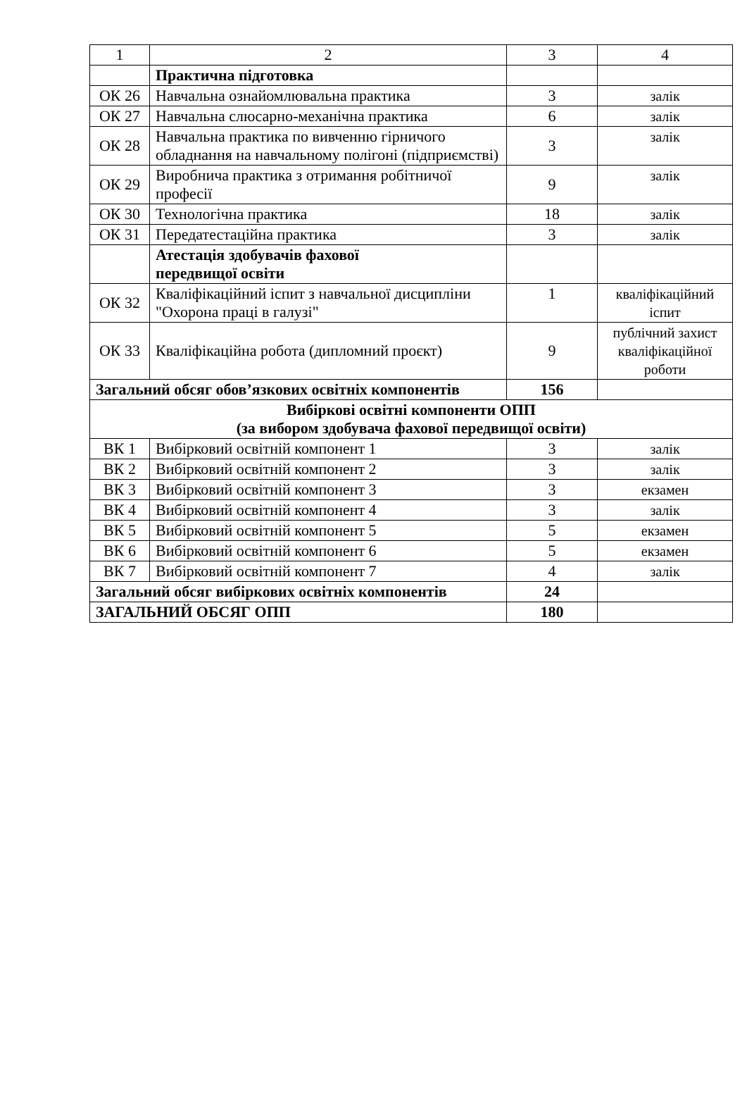| 1 | 2 | 3 | 4 |
| | Практична підготовка | | |
| ОК 26 | Навчальна ознайомлювальна практика | 3 | залік |
| ОК 27 | Навчальна слюсарно-механічна практика | 6 | залік |
| ОК 28 | Навчальна практика по вивченню гірничого обладнання на навчальному полігоні (підприємстві) | 3 | залік |
| ОК 29 | Виробнича практика з отримання робітничої професії | 9 | залік |
| ОК 30 | Технологічна практика | 18 | залік |
| ОК 31 | Передатестаційна практика | 3 | залік |
| | Атестація здобувачів фахової передвищої освіти | | |
| ОК 32 | Кваліфікаційний іспит з навчальної дисципліни "Охорона праці в галузі" | 1 | кваліфікаційний іспит |
| ОК 33 | Кваліфікаційна робота (дипломний проєкт) | 9 | публічний захист кваліфікаційної роботи |
| Загальний обсяг обов’язкових освітніх компонентів | | 156 | |
| Вибіркові освітні компоненти ОПП (за вибором здобувача фахової передвищої освіти) | | | |
| ВК 1 | Вибірковий освітній компонент 1 | 3 | залік |
| ВК 2 | Вибірковий освітній компонент 2 | 3 | залік |
| ВК 3 | Вибірковий освітній компонент 3 | 3 | екзамен |
| ВК 4 | Вибірковий освітній компонент 4 | 3 | залік |
| ВК 5 | Вибірковий освітній компонент 5 | 5 | екзамен |
| ВК 6 | Вибірковий освітній компонент 6 | 5 | екзамен |
| ВК 7 | Вибірковий освітній компонент 7 | 4 | залік |
| Загальний обсяг вибіркових освітніх компонентів | | 24 | |
| ЗАГАЛЬНИЙ ОБСЯГ ОПП | | 180 | |